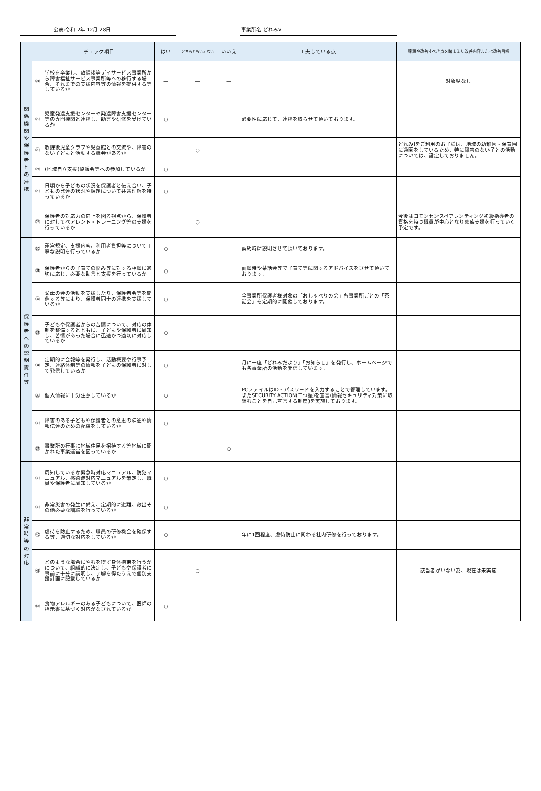公表:令和 2年 12月 28日 事業所名 どれみⅤ
| | | チェック項目 | はい | どちらともいえない | いいえ | 工夫している点 | 課題や改善すべき点を踏まえた改善内容または改善目標 |
| --- | --- | --- | --- | --- | --- | --- | --- |
| 関 係 機 関 や 保 護 者 と の 連 携 | ㉔ | 学校を卒業し、放課後等デイサービス事業所から障害福祉サービス事業所等への移行する場合、それまでの支援内容等の情報を提供する等しているか | ― | ― | ― | | 対象児なし |
| | ㉕ | 児童発達支援センターや発達障害支援センター等の専門機関と連携し、助言や研修を受けているか | ○ | | | 必要性に応じて、連携を取らせて頂いております。 | |
| | ㉖ | 放課後児童クラブや児童館との交流や、障害のない子どもと活動する機会があるか | | ○ | | | どれみⅠをご利用のお子様は、地域の幼稚園・保育園に通園をしているため、特に障害のない子との活動については、設定しておりません。 |
| | ㉗ | (地域自立支援)協議会等への参加しているか | ○ | | | | |
| | ㉘ | 日頃から子どもの状況を保護者と伝え合い、子どもの発達の状況や課題について共通理解を持っているか | ○ | | | | |
| | ㉙ | 保護者の対応力の向上を図る観点から、保護者に対してペアレント・トレーニング等の支援を行っているか | | ○ | | | 今後はコモンセンスペアレンティング初級指導者の資格を持つ職員が中心となり家族支援を行っていく予定です。 |
| 保 護 者 へ の 説 明 責 任 等 | ㉚ | 運営規定、支援内容、利用者負担等について丁寧な説明を行っているか | ○ | | | 契約時に説明させて頂いております。 | |
| | ㉛ | 保護者からの子育ての悩み等に対する相談に適切に応じ、必要な助言と支援を行っているか | ○ | | | 面談時や茶話会等で子育て等に関するアドバイスをさせて頂いております。 | |
| | ㉜ | 父母の会の活動を支援したり、保護者会等を開催する等により、保護者同士の連携を支援しているか | ○ | | | 全事業所保護者様対象の「おしゃべりの会」各事業所ごとの「茶話会」を定期的に開催しております。 | |
| | ㉝ | 子どもや保護者からの苦情について、対応の体制を整備するとともに、子どもや保護者に周知し、苦情があった場合に迅速かつ適切に対応しているか | ○ | | | | |
| | ㉞ | 定期的に会報等を発行し、活動概要や行事予定、連絡体制等の情報を子どもの保護者に対して発信しているか | ○ | | | 月に一度「どれみだより」「お知らせ」を発行し、ホームページでも各事業所の活動を発信しています。 | |
| | ㉟ | 個人情報に十分注意しているか | ○ | | | PCファイルはID・パスワードを入力することで管理しています。またSECURITY ACTION(二つ星)を宣言(情報セキュリティ対策に取組むことを自己宣言する制度)を実施しております。 | |
| | ㊱ | 障害のある子どもや保護者との意思の疎通や情報伝達のための配慮をしているか | ○ | | | | |
| | ㊲ | 事業所の行事に地域住民を招待する等地域に開かれた事業運営を図っているか | | | ○ | | |
| 非 常 時 等 の 対 応 | ㊳ | 周知しているか緊急時対応マニュアル、防犯マニュアル、感染症対応マニュアルを策定し、職員や保護者に周知しているか | ○ | | | | |
| | ㊴ | 非常災害の発生に備え、定期的に避難、救出その他必要な訓練を行っているか | ○ | | | | |
| | ㊵ | 虐待を防止するため、職員の研修機会を確保する等、適切な対応をしているか | ○ | | | 年に1回程度、虐待防止に関わる社内研修を行っております。 | |
| | ㊶ | どのような場合にやむを得ず身体拘束を行うかについて、組織的に決定し、子どもや保護者に事前に十分に説明し、了解を得たうえで個別支援計画に記載しているか | | ○ | | | 該当者がいない為、現在は未実施 |
| | ㊷ | 食物アレルギーのある子どもについて、医師の指示書に基づく対応がなされているか | ○ | | | | |